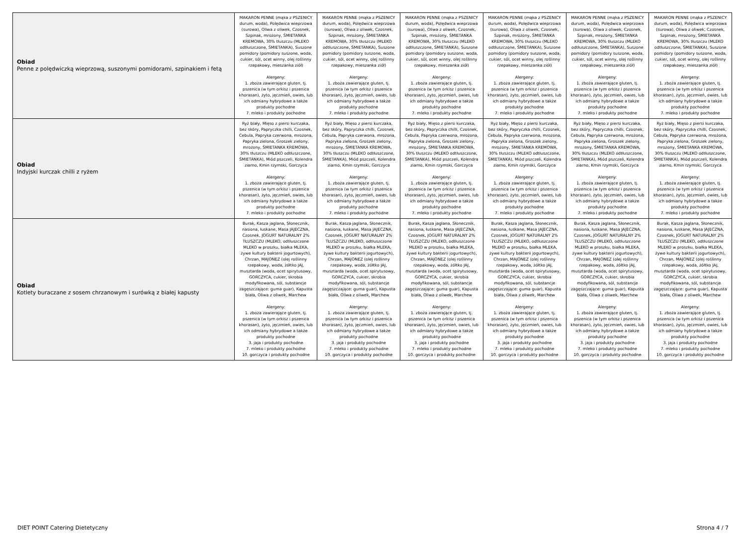| Obiad Penne z polędwiczką wieprzową, suszonymi pomidorami, szpinakiem i fetą | MAKARON PENNE (mąka z PSZENICY durum, woda), Polędwica wieprzowa (surowa), Oliwa z oliwek, Czosnek, Szpinak, mrożony, ŚMIETANKA KREMOWA, 30% tłuszczu (MLEKO odtłuszczone, ŚMIETANKA), Suszone pomidory (pomidory suszone, woda, cukier, sól, ocet winny, olej roślinny rzepakowy, mieszanka ziół) Alergeny: 1. zboża zawierające gluten, tj. pszenica (w tym orkisz i pszenica khorasan), żyto, jęczmień, owies, lub ich odmiany hybrydowe a także produkty pochodne 7. mleko i produkty pochodne | MAKARON PENNE (mąka z PSZENICY durum, woda), Polędwica wieprzowa (surowa), Oliwa z oliwek, Czosnek, Szpinak, mrożony, ŚMIETANKA KREMOWA, 30% tłuszczu (MLEKO odtłuszczone, ŚMIETANKA), Suszone pomidory (pomidory suszone, woda, cukier, sól, ocet winny, olej roślinny rzepakowy, mieszanka ziół) Alergeny: 1. zboża zawierające gluten, tj. pszenica (w tym orkisz i pszenica khorasan), żyto, jęczmień, owies, lub ich odmiany hybrydowe a także produkty pochodne 7. mleko i produkty pochodne | MAKARON PENNE (mąka z PSZENICY durum, woda), Polędwica wieprzowa (surowa), Oliwa z oliwek, Czosnek, Szpinak, mrożony, ŚMIETANKA KREMOWA, 30% tłuszczu (MLEKO odtłuszczone, ŚMIETANKA), Suszone pomidory (pomidory suszone, woda, cukier, sól, ocet winny, olej roślinny rzepakowy, mieszanka ziół) Alergeny: 1. zboża zawierające gluten, tj. pszenica (w tym orkisz i pszenica khorasan), żyto, jęczmień, owies, lub ich odmiany hybrydowe a także produkty pochodne 7. mleko i produkty pochodne | MAKARON PENNE (mąka z PSZENICY durum, woda), Polędwica wieprzowa (surowa), Oliwa z oliwek, Czosnek, Szpinak, mrożony, ŚMIETANKA KREMOWA, 30% tłuszczu (MLEKO odtłuszczone, ŚMIETANKA), Suszone pomidory (pomidory suszone, woda, cukier, sól, ocet winny, olej roślinny rzepakowy, mieszanka ziół) Alergeny: 1. zboża zawierające gluten, tj. pszenica (w tym orkisz i pszenica khorasan), żyto, jęczmień, owies, lub ich odmiany hybrydowe a także produkty pochodne 7. mleko i produkty pochodne | MAKARON PENNE (mąka z PSZENICY durum, woda), Polędwica wieprzowa (surowa), Oliwa z oliwek, Czosnek, Szpinak, mrożony, ŚMIETANKA KREMOWA, 30% tłuszczu (MLEKO odtłuszczone, ŚMIETANKA), Suszone pomidory (pomidory suszone, woda, cukier, sól, ocet winny, olej roślinny rzepakowy, mieszanka ziół) Alergeny: 1. zboża zawierające gluten, tj. pszenica (w tym orkisz i pszenica khorasan), żyto, jęczmień, owies, lub ich odmiany hybrydowe a także produkty pochodne 7. mleko i produkty pochodne | MAKARON PENNE (mąka z PSZENICY durum, woda), Polędwica wieprzowa (surowa), Oliwa z oliwek, Czosnek, Szpinak, mrożony, ŚMIETANKA KREMOWA, 30% tłuszczu (MLEKO odtłuszczone, ŚMIETANKA), Suszone pomidory (pomidory suszone, woda, cukier, sól, ocet winny, olej roślinny rzepakowy, mieszanka ziół) Alergeny: 1. zboża zawierające gluten, tj. pszenica (w tym orkisz i pszenica khorasan), żyto, jęczmień, owies, lub ich odmiany hybrydowe a także produkty pochodne 7. mleko i produkty pochodne |
| Obiad Indyjski kurczak chilli z ryżem | Ryż biały, Mięso z piersi kurczaka, bez skóry, Papryczka chilli, Czosnek, Cebula, Papryka czerwona, mrożona, Papryka zielona, Groszek zielony, mrożony, ŚMIETANKA KREMOWA, 30% tłuszczu (MLEKO odtłuszczone, ŚMIETANKA), Miód pszczeli, Kolendra ziarno, Kmin rzymski, Gorczyca Alergeny: 1. zboża zawierające gluten, tj. pszenica (w tym orkisz i pszenica khorasan), żyto, jęczmień, owies, lub ich odmiany hybrydowe a także produkty pochodne 7. mleko i produkty pochodne | Ryż biały, Mięso z piersi kurczaka, bez skóry, Papryczka chilli, Czosnek, Cebula, Papryka czerwona, mrożona, Papryka zielona, Groszek zielony, mrożony, ŚMIETANKA KREMOWA, 30% tłuszczu (MLEKO odtłuszczone, ŚMIETANKA), Miód pszczeli, Kolendra ziarno, Kmin rzymski, Gorczyca Alergeny: 1. zboża zawierające gluten, tj. pszenica (w tym orkisz i pszenica khorasan), żyto, jęczmień, owies, lub ich odmiany hybrydowe a także produkty pochodne 7. mleko i produkty pochodne | Ryż biały, Mięso z piersi kurczaka, bez skóry, Papryczka chilli, Czosnek, Cebula, Papryka czerwona, mrożona, Papryka zielona, Groszek zielony, mrożony, ŚMIETANKA KREMOWA, 30% tłuszczu (MLEKO odtłuszczone, ŚMIETANKA), Miód pszczeli, Kolendra ziarno, Kmin rzymski, Gorczyca Alergeny: 1. zboża zawierające gluten, tj. pszenica (w tym orkisz i pszenica khorasan), żyto, jęczmień, owies, lub ich odmiany hybrydowe a także produkty pochodne 7. mleko i produkty pochodne | Ryż biały, Mięso z piersi kurczaka, bez skóry, Papryczka chilli, Czosnek, Cebula, Papryka czerwona, mrożona, Papryka zielona, Groszek zielony, mrożony, ŚMIETANKA KREMOWA, 30% tłuszczu (MLEKO odtłuszczone, ŚMIETANKA), Miód pszczeli, Kolendra ziarno, Kmin rzymski, Gorczyca Alergeny: 1. zboża zawierające gluten, tj. pszenica (w tym orkisz i pszenica khorasan), żyto, jęczmień, owies, lub ich odmiany hybrydowe a także produkty pochodne 7. mleko i produkty pochodne | Ryż biały, Mięso z piersi kurczaka, bez skóry, Papryczka chilli, Czosnek, Cebula, Papryka czerwona, mrożona, Papryka zielona, Groszek zielony, mrożony, ŚMIETANKA KREMOWA, 30% tłuszczu (MLEKO odtłuszczone, ŚMIETANKA), Miód pszczeli, Kolendra ziarno, Kmin rzymski, Gorczyca Alergeny: 1. zboża zawierające gluten, tj. pszenica (w tym orkisz i pszenica khorasan), żyto, jęczmień, owies, lub ich odmiany hybrydowe a także produkty pochodne 7. mleko i produkty pochodne | Ryż biały, Mięso z piersi kurczaka, bez skóry, Papryczka chilli, Czosnek, Cebula, Papryka czerwona, mrożona, Papryka zielona, Groszek zielony, mrożony, ŚMIETANKA KREMOWA, 30% tłuszczu (MLEKO odtłuszczone, ŚMIETANKA), Miód pszczeli, Kolendra ziarno, Kmin rzymski, Gorczyca Alergeny: 1. zboża zawierające gluten, tj. pszenica (w tym orkisz i pszenica khorasan), żyto, jęczmień, owies, lub ich odmiany hybrydowe a także produkty pochodne 7. mleko i produkty pochodne |
| Obiad Kotlety buraczane z sosem chrzanowym i surówką z białej kapusty | Burak, Kasza jaglana, Słonecznik, nasiona, łuskane, Masa JAJECZNA, Czosnek, JOGURT NATURALNY 2% TŁUSZCZU (MLEKO, odtłuszczone MLEKO w proszku, białka MLEKA, żywe kultury bakterii jogurtowych), Chrzan, MAJONEZ (olej roślinny rzepakowy, woda, żółtko JAJ, musztarda (woda, ocet spirytusowy, GORCZYCA, cukier, skrobia modyfikowana, sól, substancje zagęszczające: guma guar), Kapusta biała, Oliwa z oliwek, Marchew Alergeny: 1. zboża zawierające gluten, tj. pszenica (w tym orkisz i pszenica khorasan), żyto, jęczmień, owies, lub ich odmiany hybrydowe a także produkty pochodne 3. jaja i produkty pochodne 7. mleko i produkty pochodne 10. gorczyca i produkty pochodne | Burak, Kasza jaglana, Słonecznik, nasiona, łuskane, Masa JAJECZNA, Czosnek, JOGURT NATURALNY 2% TŁUSZCZU (MLEKO, odtłuszczone MLEKO w proszku, białka MLEKA, żywe kultury bakterii jogurtowych), Chrzan, MAJONEZ (olej roślinny rzepakowy, woda, żółtko JAJ, musztarda (woda, ocet spirytusowy, GORCZYCA, cukier, skrobia modyfikowana, sól, substancje zagęszczające: guma guar), Kapusta biała, Oliwa z oliwek, Marchew Alergeny: 1. zboża zawierające gluten, tj. pszenica (w tym orkisz i pszenica khorasan), żyto, jęczmień, owies, lub ich odmiany hybrydowe a także produkty pochodne 3. jaja i produkty pochodne 7. mleko i produkty pochodne 10. gorczyca i produkty pochodne | Burak, Kasza jaglana, Słonecznik, nasiona, łuskane, Masa JAJECZNA, Czosnek, JOGURT NATURALNY 2% TŁUSZCZU (MLEKO, odtłuszczone MLEKO w proszku, białka MLEKA, żywe kultury bakterii jogurtowych), Chrzan, MAJONEZ (olej roślinny rzepakowy, woda, żółtko JAJ, musztarda (woda, ocet spirytusowy, GORCZYCA, cukier, skrobia modyfikowana, sól, substancje zagęszczające: guma guar), Kapusta biała, Oliwa z oliwek, Marchew Alergeny: 1. zboża zawierające gluten, tj. pszenica (w tym orkisz i pszenica khorasan), żyto, jęczmień, owies, lub ich odmiany hybrydowe a także produkty pochodne 3. jaja i produkty pochodne 7. mleko i produkty pochodne 10. gorczyca i produkty pochodne | Burak, Kasza jaglana, Słonecznik, nasiona, łuskane, Masa JAJECZNA, Czosnek, JOGURT NATURALNY 2% TŁUSZCZU (MLEKO, odtłuszczone MLEKO w proszku, białka MLEKA, żywe kultury bakterii jogurtowych), Chrzan, MAJONEZ (olej roślinny rzepakowy, woda, żółtko JAJ, musztarda (woda, ocet spirytusowy, GORCZYCA, cukier, skrobia modyfikowana, sól, substancje zagęszczające: guma guar), Kapusta biała, Oliwa z oliwek, Marchew Alergeny: 1. zboża zawierające gluten, tj. pszenica (w tym orkisz i pszenica khorasan), żyto, jęczmień, owies, lub ich odmiany hybrydowe a także produkty pochodne 3. jaja i produkty pochodne 7. mleko i produkty pochodne 10. gorczyca i produkty pochodne | Burak, Kasza jaglana, Słonecznik, nasiona, łuskane, Masa JAJECZNA, Czosnek, JOGURT NATURALNY 2% TŁUSZCZU (MLEKO, odtłuszczone MLEKO w proszku, białka MLEKA, żywe kultury bakterii jogurtowych), Chrzan, MAJONEZ (olej roślinny rzepakowy, woda, żółtko JAJ, musztarda (woda, ocet spirytusowy, GORCZYCA, cukier, skrobia modyfikowana, sól, substancje zagęszczające: guma guar), Kapusta biała, Oliwa z oliwek, Marchew Alergeny: 1. zboża zawierające gluten, tj. pszenica (w tym orkisz i pszenica khorasan), żyto, jęczmień, owies, lub ich odmiany hybrydowe a także produkty pochodne 3. jaja i produkty pochodne 7. mleko i produkty pochodne 10. gorczyca i produkty pochodne | Burak, Kasza jaglana, Słonecznik, nasiona, łuskane, Masa JAJECZNA, Czosnek, JOGURT NATURALNY 2% TŁUSZCZU (MLEKO, odtłuszczone MLEKO w proszku, białka MLEKA, żywe kultury bakterii jogurtowych), Chrzan, MAJONEZ (olej roślinny rzepakowy, woda, żółtko JAJ, musztarda (woda, ocet spirytusowy, GORCZYCA, cukier, skrobia modyfikowana, sól, substancje zagęszczające: guma guar), Kapusta biała, Oliwa z oliwek, Marchew Alergeny: 1. zboża zawierające gluten, tj. pszenica (w tym orkisz i pszenica khorasan), żyto, jęczmień, owies, lub ich odmiany hybrydowe a także produkty pochodne 3. jaja i produkty pochodne 7. mleko i produkty pochodne 10. gorczyca i produkty pochodne |
DIET POINT Catering Dietetyczny Strona 4 / 7